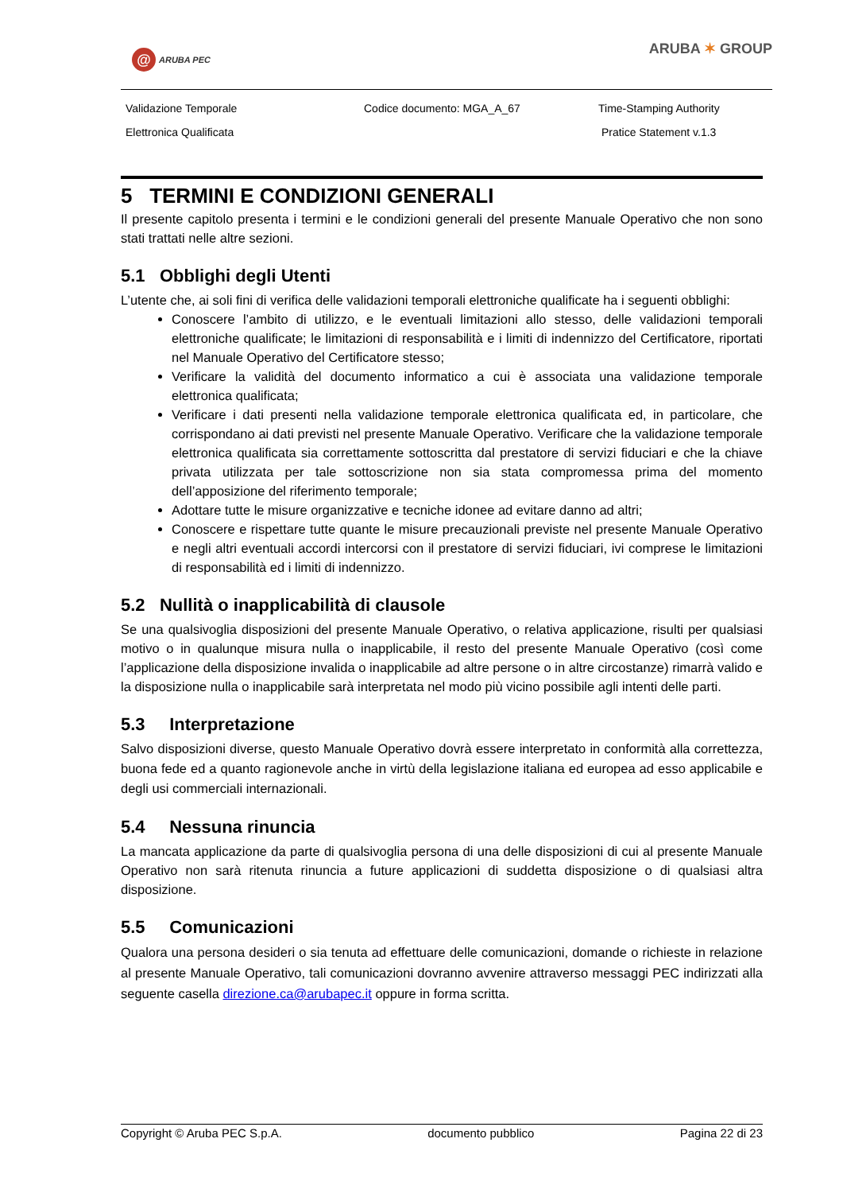@ ARUBA PEC
ARUBA ✶ GROUP
Validazione Temporale
Codice documento: MGA_A_67
Time-Stamping Authority
Elettronica Qualificata
Pratice Statement v.1.3
5 TERMINI E CONDIZIONI GENERALI
Il presente capitolo presenta i termini e le condizioni generali del presente Manuale Operativo che non sono stati trattati nelle altre sezioni.
5.1 Obblighi degli Utenti
L’utente che, ai soli fini di verifica delle validazioni temporali elettroniche qualificate ha i seguenti obblighi:
Conoscere l’ambito di utilizzo, e le eventuali limitazioni allo stesso, delle validazioni temporali elettroniche qualificate; le limitazioni di responsabilità e i limiti di indennizzo del Certificatore, riportati nel Manuale Operativo del Certificatore stesso;
Verificare la validità del documento informatico a cui è associata una validazione temporale elettronica qualificata;
Verificare i dati presenti nella validazione temporale elettronica qualificata ed, in particolare, che corrispondano ai dati previsti nel presente Manuale Operativo. Verificare che la validazione temporale elettronica qualificata sia correttamente sottoscritta dal prestatore di servizi fiduciari e che la chiave privata utilizzata per tale sottoscrizione non sia stata compromessa prima del momento dell’apposizione del riferimento temporale;
Adottare tutte le misure organizzative e tecniche idonee ad evitare danno ad altri;
Conoscere e rispettare tutte quante le misure precauzionali previste nel presente Manuale Operativo e negli altri eventuali accordi intercorsi con il prestatore di servizi fiduciari, ivi comprese le limitazioni di responsabilità ed i limiti di indennizzo.
5.2 Nullità o inapplicabilità di clausole
Se una qualsivoglia disposizioni del presente Manuale Operativo, o relativa applicazione, risulti per qualsiasi motivo o in qualunque misura nulla o inapplicabile, il resto del presente Manuale Operativo (così come l’applicazione della disposizione invalida o inapplicabile ad altre persone o in altre circostanze) rimarrà valido e la disposizione nulla o inapplicabile sarà interpretata nel modo più vicino possibile agli intenti delle parti.
5.3 Interpretazione
Salvo disposizioni diverse, questo Manuale Operativo dovrà essere interpretato in conformità alla correttezza, buona fede ed a quanto ragionevole anche in virtù della legislazione italiana ed europea ad esso applicabile e degli usi commerciali internazionali.
5.4 Nessuna rinuncia
La mancata applicazione da parte di qualsivoglia persona di una delle disposizioni di cui al presente Manuale Operativo non sarà ritenuta rinuncia a future applicazioni di suddetta disposizione o di qualsiasi altra disposizione.
5.5 Comunicazioni
Qualora una persona desideri o sia tenuta ad effettuare delle comunicazioni, domande o richieste in relazione al presente Manuale Operativo, tali comunicazioni dovranno avvenire attraverso messaggi PEC indirizzati alla seguente casella direzione.ca@arubapec.it oppure in forma scritta.
Copyright © Aruba PEC S.p.A. documento pubblico Pagina 22 di 23